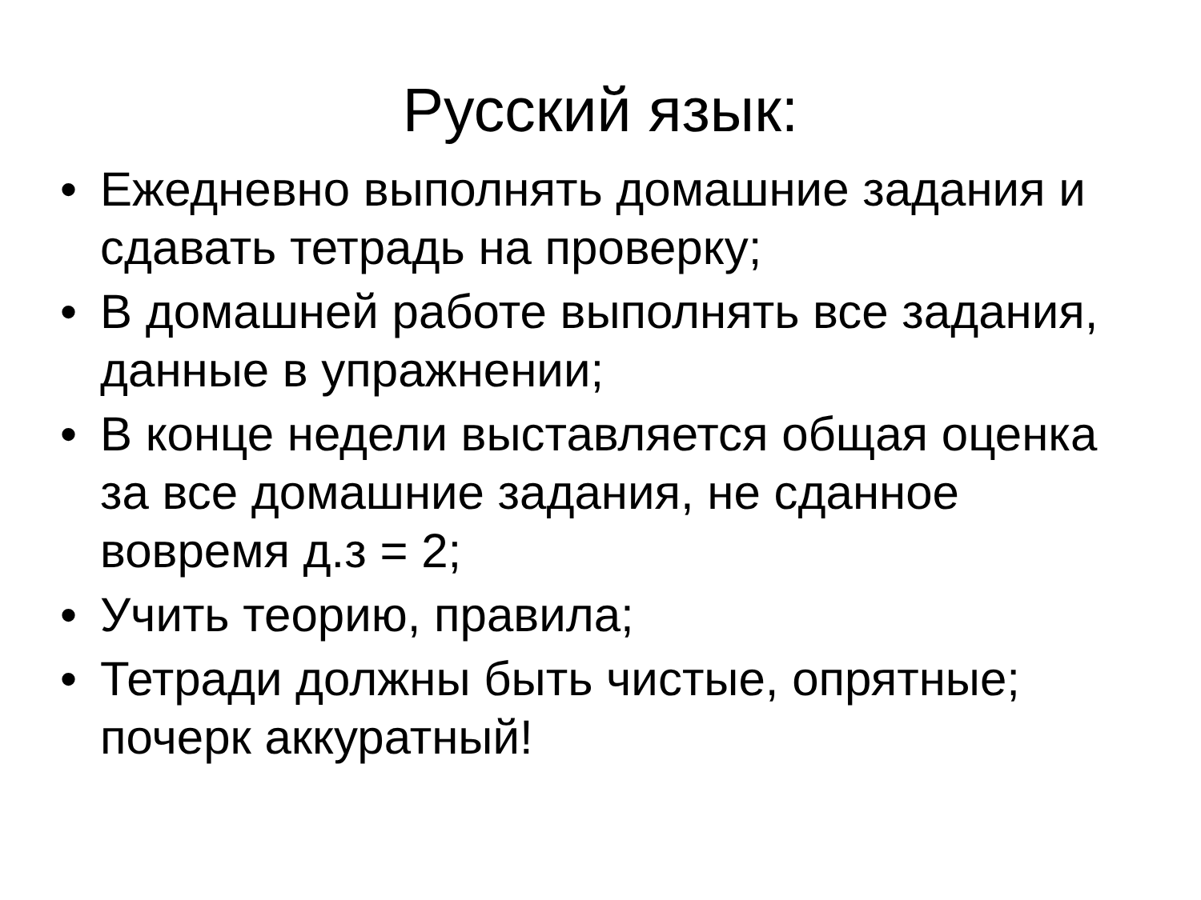Русский язык:
• Ежедневно выполнять домашние задания и сдавать тетрадь на проверку;
• В домашней работе выполнять все задания, данные в упражнении;
• В конце недели выставляется общая оценка за все домашние задания, не сданное вовремя д.з = 2;
• Учить теорию, правила;
• Тетради должны быть чистые, опрятные; почерк аккуратный!